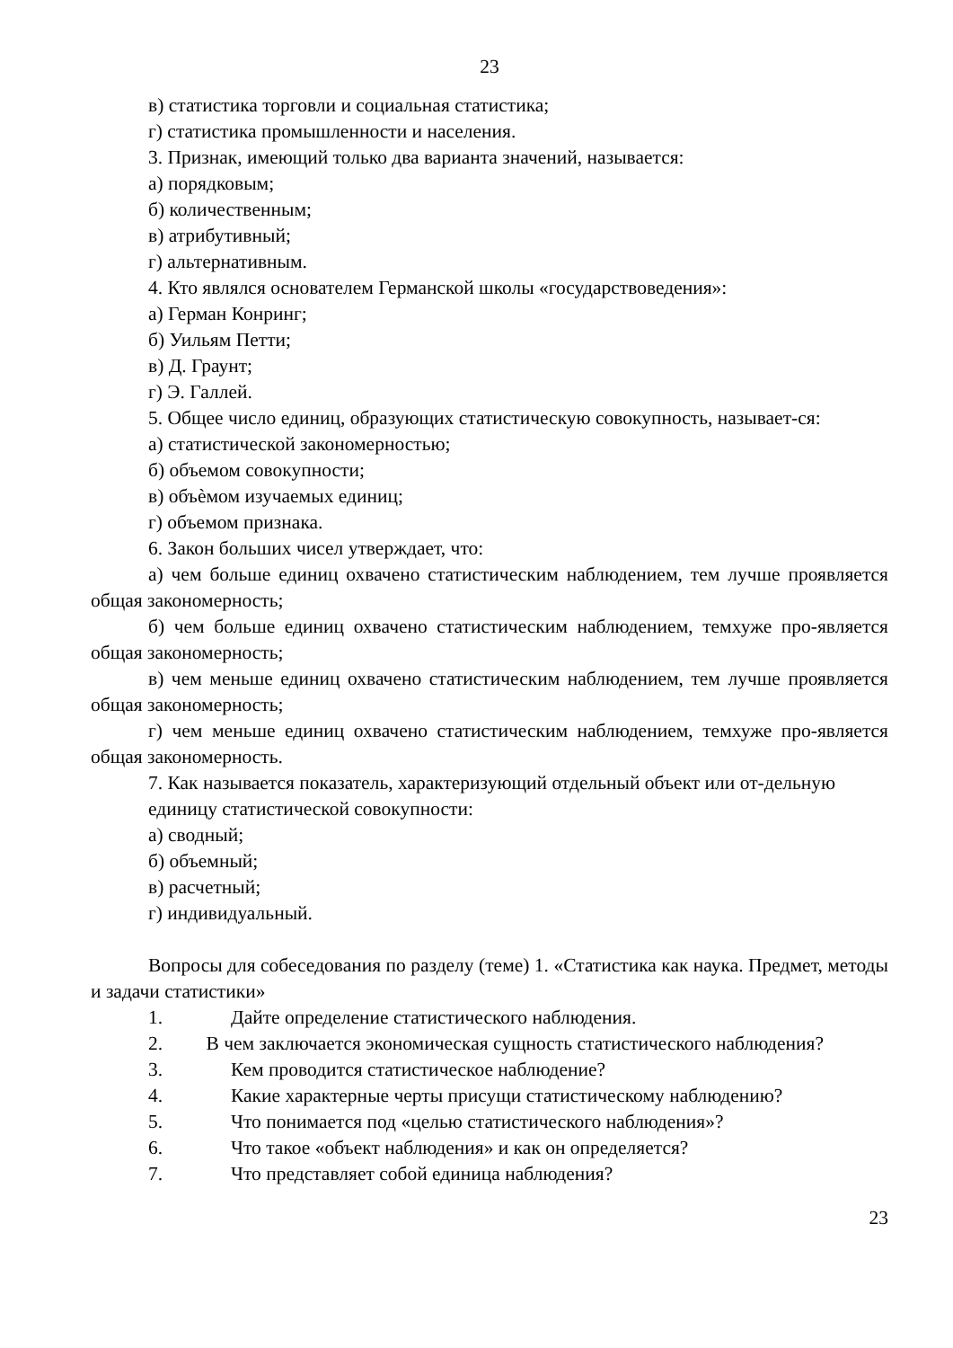23
в) статистика торговли и социальная статистика;
г) статистика промышленности и населения.
3. Признак, имеющий только два варианта значений, называется:
а) порядковым;
б) количественным;
в) атрибутивный;
г) альтернативным.
4. Кто являлся основателем Германской школы «государствоведения»:
а) Герман Конринг;
б) Уильям Петти;
в) Д. Граунт;
г) Э. Галлей.
5. Общее число единиц, образующих статистическую совокупность, называет-ся:
а) статистической закономерностью;
б) объемом совокупности;
в) объѐмом изучаемых единиц;
г) объемом признака.
6. Закон больших чисел утверждает, что:
а) чем больше единиц охвачено статистическим наблюдением, тем лучше проявляется общая закономерность;
б) чем больше единиц охвачено статистическим наблюдением, темхуже про-является общая закономерность;
в) чем меньше единиц охвачено статистическим наблюдением, тем лучше проявляется общая закономерность;
г) чем меньше единиц охвачено статистическим наблюдением, темхуже про-является общая закономерность.
7. Как называется показатель, характеризующий отдельный объект или от-дельную единицу статистической совокупности:
а) сводный;
б) объемный;
в) расчетный;
г) индивидуальный.
Вопросы для собеседования по разделу (теме) 1. «Статистика как наука. Предмет, методы и задачи статистики»
1. Дайте определение статистического наблюдения.
2. В чем заключается экономическая сущность статистического наблюдения?
3. Кем проводится статистическое наблюдение?
4. Какие характерные черты присущи статистическому наблюдению?
5. Что понимается под «целью статистического наблюдения»?
6. Что такое «объект наблюдения» и как он определяется?
7. Что представляет собой единица наблюдения?
23